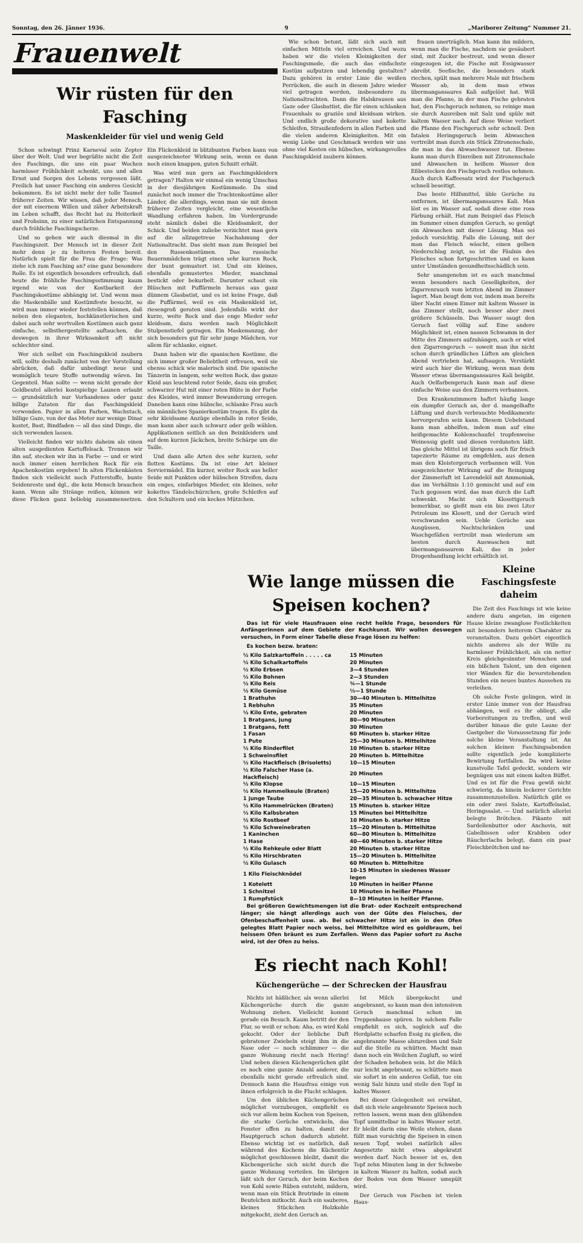Sonntag, den 26. Jänner 1936. 9 „Mariborer Zeitung“ Nummer 21.
Frauenwelt
Wir rüsten für den Fasching
Maskenkleider für viel und wenig Geld
Schon schwingt Prinz Karneval sein Zepter über der Welt. Und wer begrüßte nicht die Zeit des Faschings, die uns ein paar Wochen harmloser Fröhlichkeit schenkt, uns und allen Ernst und Sorgen des Lebens vergessen läßt. Freilich hat unser Fasching ein anderes Gesicht bekommen. Es ist nicht mehr der tolle Taumel früherer Zeiten. Wir wissen, daß jeder Mensch, der mit eisernem Willen und zäher Arbeitskraft im Leben schafft, das Recht hat zu Heiterkeit und Frohsinn, zu einer natürlichen Entspannung durch fröhliche Faschingscherze.
Und so gehen wir auch diesmal in die Faschingszeit. Der Mensch ist in dieser Zeit mehr denn je zu heiteren Festen bereit. Natürlich spielt für die Frau die Frage: Was ziehe ich zum Fasching an? eine ganz besondere Rolle. Es ist eigentlich besonders erfreulich, daß heute die fröhliche Faschingsstimmung kaum irgend wie von der Kostbarkeit der Faschingskostüme abhängig ist. Und wenn man die Maskenbälle und Kostümfeste besucht, so wird man immer wieder feststellen können, daß neben den eleganten, hochkünstlerischen und dabei auch sehr wertvollen Kostümen auch ganz einfache, selbsthergestellte auftauchen, die deswegen in ihrer Wirksamkeit oft nicht schlechter sind.
Wer sich selbst ein Faschingskleid zaubern will, sollte deshalb zunächst von der Vorstellung abrücken, daß dafür unbedingt neue und womöglich teure Stoffe notwendig wären. Im Gegenteil. Man sollte — wenn nicht gerade der Geldbeutel allerlei kostspielige Launen erlaubt — grundsätzlich nur Vorhandenes oder ganz billige Zutaten für das Faschingskleid verwenden. Papier in allen Farben, Wachstuch, billige Gaze, von der das Meter nur wenige Dinar kostet, Bast, Bindfaden — all das sind Dinge, die sich verwenden lassen.
Vielleicht finden wir nichts daheim als einen alten ausgedienten Kartoffelsack. Trennen wir ihn auf, stecken wir ihn in Farbe — und er wird noch immer einen herrlichen Rock für ein Apachenkostüm ergeben! In alten Flickenkästen finden sich vielleicht noch Futterstoffe, bunte Seidenreste und dgl., die kein Mensch brauchen kann. Wenn alle Stränge reißen, können wir diese Flicken ganz beliebig zusammensetzen. Ein Flickenkleid in blitzbunten Farben kann von ausgezeichneter Wirkung sein, wenn es dann noch einen knappen, guten Schnitt erhält.
Was wird nun gern an Faschingskleidern getragen? Halten wir einmal ein wenig Umschau in der diesjährigen Kostümmode. Da sind zunächst noch immer die Trachtenkostüme aller Länder, die allerdings, wenn man sie mit denen früherer Zeiten vergleicht, eine wesentliche Wandlung erfahren haben. Im Vordergrunde steht nämlich dabei die Kleidsamkeit, der Schick. Und beiden zuliebe verzichtet man gern auf die allzugetreue Nachahmung der Nationaltracht. Das sieht man zum Beispiel bei den Russenkostümen. Das russische Bauernmädchen trägt einen sehr kurzen Rock, der bunt gemustert ist. Und ein kleines, ebenfalls gemustertes Mieder, manchmal bestickt oder bekurbelt. Darunter schaut ein Blüschen mit Puffärmeln heraus aus ganz dünnem Glasbatist, und es ist keine Frage, daß die Puffärmel, weil es ein Maskenkleid ist, riesengroß geraten sind. Jedenfalls wirkt der kurze, weite Rock und das enge Mieder sehr kleidsam, dazu werden nach Möglichkeit Stulpenstiefel getragen. Ein Maskenanzug, der sich besonders gut für sehr junge Mädchen, vor allem für schlanke, eignet.
Dann haben wir die spanischen Kostüme, die sich immer großer Beliebtheit erfreuen, weil sie ebenso schick wie malerisch sind. Die spanische Tänzerin in langem, sehr weiten Rock, das ganze Kleid aus leuchtend roter Seide, dazu ein großer, schwarzer Hut mit einer roten Blüte in der Farbe des Kleides, wird immer Bewunderung erregen. Daneben kann eine hübsche, schlanke Frau auch ein männliches Spanierkostüm tragen. Es gibt da sehr kleidsame Anzüge ebenfalls in roter Seide, man kann aber auch schwarz oder gelb wählen. Applikationen seitlich an den Beinkleidern und auf dem kurzen Jäckchen, breite Schärpe um die Taille.
Und dann alle Arten des sehr kurzen, sehr flotten Kostüms. Da ist eine Art kleiner Serviermädel. Ein kurzer, weiter Rock aus heller Seide mit Punkten oder hübschen Streifen, dazu ein enges, einfarbiges Mieder, ein kleines, sehr kokettes Tändelschürzchen, große Schleifen auf den Schultern und ein keckes Mützchen.
Wie schon betont, läßt sich auch mit einfachen Mitteln viel erreichen. Und wozu haben wir die vielen Kleinigkeiten der Faschingsmode, die auch das einfachste Kostüm aufputzen und lebendig gestalten? Dazu gehören in erster Linie die weißen Perrücken, die auch in diesem Jahre wieder viel getragen werden, insbesondere zu Nationaltrachten. Dann die Halskrausen aus Gaze oder Glasbattist, die für einen schlanken Frauenhals so graziös und kleidsam wirken. Und endlich große dekorative und kokette Schleifen, Straußenfedern in allen Farben und die vielen anderen Kleinigkeiten. Mit ein wenig Liebe und Geschmack werden wir uns ohne viel Kosten ein hübsches, wirkungsvolles Faschingskleid zaubern können.
frauen unerträglich. Man kann ihn mildern, wenn man die Fische, nachdem sie gesäubert sind, mit Zucker bestreut, und wenn dieser eingezogen ist, die Fische mit Essigwasser abreibt. Seefische, die besonders stark riechen, spült man mehrere Male mit frischem Wasser ab, in dem man etwas übermangansaures Kali aufgelöst hat. Will man die Pfanne, in der man Fische gebraten hat, den Fischgeruch nehmen, so reinige man sie durch Ausreiben mit Salz und spüle mit kaltem Wasser nach. Auf diese Weise verliert die Pfanne den Fischgeruch sehr schnell. Den fatalen Heringsgeruch beim Abwaschen vertreibt man durch ein Stück Zitronenschale, die man in das Abwaschwasser tut. Ebenso kann man durch Einreiben mit Zitronenschale und Abwaschen in heißem Wasser den Eßbestecken den Fischgeruch restlos nehmen. Auch durch Kaffeesatz wird der Fischgeruch schnell beseitigt.
Das beste Hilfsmittel, üble Gerüche zu entfernen, ist übermangansaures Kali. Man löst es im Wasser auf, sodaß diese eine rosa Färbung erhält. Hat zum Beispiel das Fleisch im Sommer einen dumpfen Geruch, so genügt ein Abwaschen mit dieser Lösung. Man sei jedoch vorsichtig. Falls die Lösung, mit der man das Fleisch wäscht, einen gelben Niederschlag zeigt, so ist die Fäulnis des Fleisches schon fortgeschritten und es kann unter Umständen gesundheitsschädlich sein.
Sehr unangenehm ist es auch manchmal wenn besonders nach Geselligkeiten, der Zigarrenrauch vom letzten Abend im Zimmer lagert. Man beugt dem vor, indem man bereits über Nacht einen Eimer mit kaltem Wasser in das Zimmer stellt, noch besser aber zwei größere Schüsseln. Das Wasser saugt den Geruch fast völlig auf. Eine andere Möglichkeit ist, einen nassen Schwamm in der Mitte des Zimmers aufzuhängen, auch er wird den Zigarrengeruch — soweit man ihn nicht schon durch gründliches Lüften am gleichen Abend vertrieben hat, aufsaugen. Verstärkt wird auch hier die Wirkung, wenn man dem Wasser etwas übermangansaures Kali beigibt. Auch Oelfarbengeruch kann man auf diese einfache Weise aus den Zimmern verbannen.
Den Krankenzimmern haftet häufig lange ein dumpfer Geruch an, der d. mangelhafte Lüftung und durch verbrauchte Medikamente hervorgerufen sein kann. Diesem Uebelstand kann man abhelfen, indem man auf eine heißgemachte Kohlenschaufel tropfenweise Weinessig gießt und diesen verdunsten läßt. Das gleiche Mittel ist übrigens auch für frisch tapezierte Räume zu empfehlen, aus denen man den Kleistergeruch verbannen will. Von ausgezeichneter Wirkung auf die Reinigung der Zimmerluft ist Lavendelöl mit Ammoniak, das im Verhältnis 1:10 gemischt und auf ein Tuch gegossen wird, das man durch die Luft schwenkt. Macht sich Klosettgeruch bemerkbar, so gießt man ein bis zwei Liter Petroleum ins Klosett, und der Geruch wird verschwunden sein. Ueble Gerüche aus Ausgüssen, Nachtschränken und Waschgefäßen vertreibt man wiederum am besten durch Auswaschen mit übermangansaurem Kali, das in jeder Drogenhandlung leicht erhältlich ist.
Wie lange müssen die Speisen kochen?
Das ist für viele Hausfrauen eine recht heikle Frage, besonders für Anfängerinnen auf dem Gebiete der Kochkunst. Wir wollen deswegen versuchen, in Form einer Tabelle diese Frage lösen zu helfen:
Es kochen bezw. braten:
| ½ Kilo Salzkartoffeln . . . . . ca | 15 Minuten |
| ½ Kilo Schalkartoffeln | 20 Minuten |
| ½ Kilo Erbsen | 3—4 Stunden |
| ½ Kilo Bohnen | 2—3 Stunden |
| ½ Kilo Reis | ¾—1 Stunde |
| ½ Kilo Gemüse | ½—1 Stunde |
| 1 Brathuhn | 30—40 Minuten b. Mittelhitze |
| 1 Rebhuhn | 35 Minuten |
| ½ Kilo Ente, gebraten | 20 Minuten |
| 1 Bratgans, jung | 80—90 Minuten |
| 1 Bratgans, fett | 30 Minuten |
| 1 Fasan | 60 Minuten b. starker Hitze |
| 1 Pute | 25—30 Minuten b. Mittelhitze |
| ½ Kilo Rinderfilet | 10 Minuten b. starker Hitze |
| 1 Schweinsfilet | 20 Minuten b. Mittelhitze |
| ½ Kilo Hackfleisch (Brisoletts) | 10—15 Minuten |
| ½ Kilo Falscher Hase (a. Hackfleisch) | 20 Minuten |
| ½ Kilo Klopse | 10—15 Minuten |
| ½ Kilo Hammelkeule (Braten) | 15—20 Minuten b. Mittelhitze |
| 1 junge Taube | 20—35 Minuten b. schwacher Hitze |
| ½ Kilo Hammelrücken (Braten) | 15 Minuten b. starker Hitze |
| ½ Kilo Kalbsbraten | 15 Minuten bei Mittelhitze |
| ½ Kilo Rostbeef | 10 Minuten b. starker Hitze |
| ½ Kilo Schweinebraten | 15—20 Minuten b. Mittelhitze |
| 1 Kaninchen | 60—80 Minuten b. Mittelhitze |
| 1 Hase | 40—60 Minuten b. starker Hitze |
| ½ Kilo Rehkeule oder Blatt | 20 Minuten b. starker Hitze |
| ½ Kilo Hirschbraten | 15—20 Minuten b. Mittelhitze |
| ½ Kilo Gulasch | 60 Minuten b. Mittelhitze |
| 1 Kilo Fleischknödel | 10-15 Minuten in siedenes Wasser legen |
| 1 Kotelett | 10 Minuten in heißer Pfanne |
| 1 Schnitzel | 10 Minuten in heißer Pfanne |
| 1 Rumpfstück | 8—10 Minuten in heißer Pfanne. |
Bei größeren Gewichtsmengen ist die Brat- oder Kochzeit entsprechend länger; sie hängt allerdings auch von der Güte des Fleisches, der Ofenbeschaffenheit usw. ab. Bei schwacher Hitze ist ein in den Ofen gelegtes Blatt Papier noch weiss, bei Mittelhitze wird es goldbraum, bei heissem Ofen bräunt es zum Zerfallen. Wenn das Papier sofort zu Asche wird, ist der Ofen zu heiss.
Es riecht nach Kohl!
Küchengerüche — der Schrecken der Hausfrau
Nichts ist häßlicher, als wenn allerlei Küchengerüche durch die ganze Wohnung ziehen. Vielleicht kommt gerade ein Besuch. Kaum betritt der den Flur, so weiß er schon: Aha, es wird Kohl gekocht. Oder der liebliche Duft gebratener Zwiebeln steigt ihm in die Nase oder — noch schlimmer — die ganze Wohnung riecht nach Hering! Und neben diesen Küchengerüchen gibt es noch eine ganze Anzahl anderer, die ebenfalls nicht gerade erfreulich sind. Dennoch kann die Hausfrau einige von ihnen erfolgreich in die Flucht schlagen.
Um den üblichen Küchengerüchen möglichst vorzubeugen, empfiehlt es sich vor allem beim Kochen von Speisen, die starke Gerüche entwickeln, das Fenster offen zu halten, damit der Hauptgeruch schon dadurch abzieht. Ebenso wichtig ist es natürlich, daß während des Kochens die Küchentür möglichst geschlossen bleibt, damit die Küchengerüche sich nicht durch die ganze Wohnung verteilen. Im übrigen läßt sich der Geruch, der beim Kochen von Kohl sowie Rüben entsteht, mildern, wenn man ein Stück Brotrinde in einem Beutelchen mitkocht. Auch ein sauberes, kleines Stückchen Holzkohle mitgekocht, zieht den Geruch an.
Ist Milch übergekocht und angebrannt, so kann man den intensiven Geruch manchmal schon im Treppenhause spüren. In solchem Falle empfiehlt es sich, sogleich auf die Herdplatte scharfen Essig zu gießen, die angebrannte Masse abzureiben und Salz auf die Stelle zu schütten. Macht man dann noch ein Weilchen Zugluft, so wird der Schaden behoben sein. Ist die Milch nur leicht angebrannt, so schüttete man sie sofort in ein anderes Gefäß, tue ein wenig Salz hinzu und stelle den Topf in kaltes Wasser.
Bei dieser Gelegenheit sei erwähnt, daß sich viele angebrannte Speisen noch retten lassen, wenn man den glühenden Topf unmittelbar in kaltes Wasser setzt. Er bleibt darin eine Weile stehen, dann füllt man vorsichtig die Speisen in einen neuen Topf, wobei natürlich alles Angesetzte nicht etwa abgekratzt werden darf. Noch besser ist es, den Topf zehn Minuten lang in der Schwebe in kaltem Wasser zu halten, sodaß auch der Boden von dem Wasser umspült wird.
Der Geruch von Fischen ist vielen Haus-
Kleine Faschingsfeste daheim
Die Zeit des Faschings ist wie keine andere dazu angetan, im eigenen Hause kleine zwanglose Festlichkeiten mit besonders heiterem Charakter zu veranstalten. Dazu gehört eigentlich nichts anderes als der Wille zu harmloser Fröhlichkeit, als ein netter Kreis gleichgesinnter Menschen und ein bißchen Talent, um den eigenen vier Wänden für die bevorstehenden Stunden ein neues buntes Aussehen zu verleihen.
Ob solche Feste gelingen, wird in erster Linie immer von der Hausfrau abhängen, weil es ihr obliegt, alle Vorbereitungen zu treffen, und weil darüber hinaus die gute Laune der Gastgeber die Voraussetzung für jede solche kleine Veranstaltung ist. An solchen kleinen Faschingsabenden sollte eigentlich jede komplizierte Bewirtung fortfallen. Da wird keine kunstvolle Tafel gedeckt, sondern wir begnügen uns mit einem kalten Büffet. Und es ist für die Frau gewiß nicht schwierig, da hinein leckerer Gerichte zusammenzustellen. Natürlich gibt es ein oder zwei Salate, Kartoffelsalat, Heringssalat. — Und natürlich allerlei belegte Brötchen. Pikante mit Sardellenbutter oder Anchovis, mit Gabelbissen oder Krabben oder Räucherlachs belegt, dann ein paar Fleischbrötchen und na-